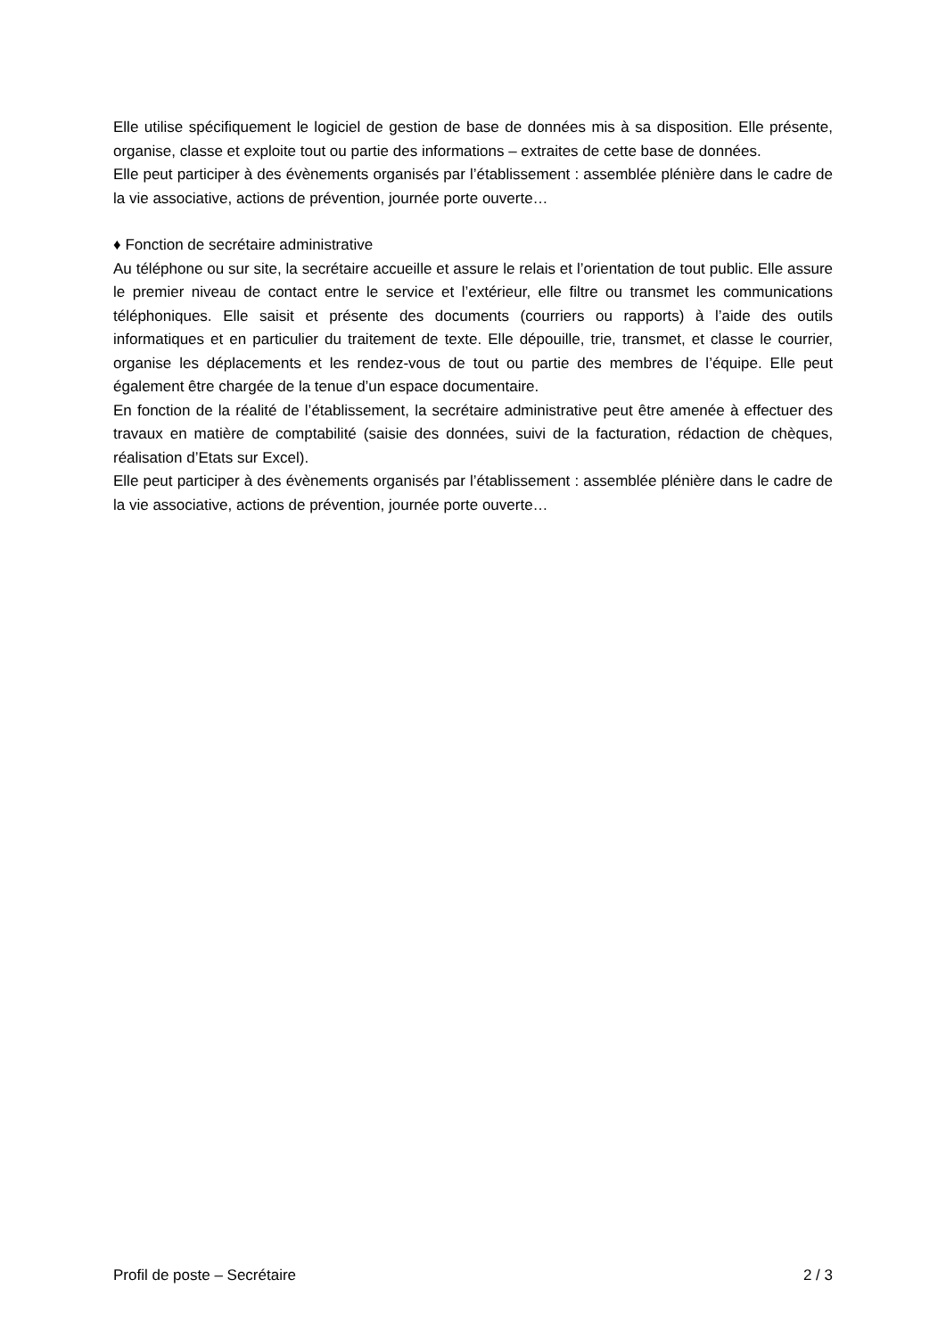Elle utilise spécifiquement le logiciel de gestion de base de données mis à sa disposition. Elle présente, organise, classe et exploite tout ou partie des informations – extraites de cette base de données.
Elle peut participer à des évènements organisés par l’établissement : assemblée plénière dans le cadre de la vie associative, actions de prévention, journée porte ouverte…
♦ Fonction de secrétaire administrative
Au téléphone ou sur site, la secrétaire accueille et assure le relais et l’orientation de tout public. Elle assure le premier niveau de contact entre le service et l’extérieur, elle filtre ou transmet les communications téléphoniques. Elle saisit et présente des documents (courriers ou rapports) à l’aide des outils informatiques et en particulier du traitement de texte. Elle dépouille, trie, transmet, et classe le courrier, organise les déplacements et les rendez-vous de tout ou partie des membres de l’équipe. Elle peut également être chargée de la tenue d’un espace documentaire.
En fonction de la réalité de l’établissement, la secrétaire administrative peut être amenée à effectuer des travaux en matière de comptabilité (saisie des données, suivi de la facturation, rédaction de chèques, réalisation d’Etats sur Excel).
Elle peut participer à des évènements organisés par l’établissement : assemblée plénière dans le cadre de la vie associative, actions de prévention, journée porte ouverte…
Profil de poste – Secrétaire 2 / 3